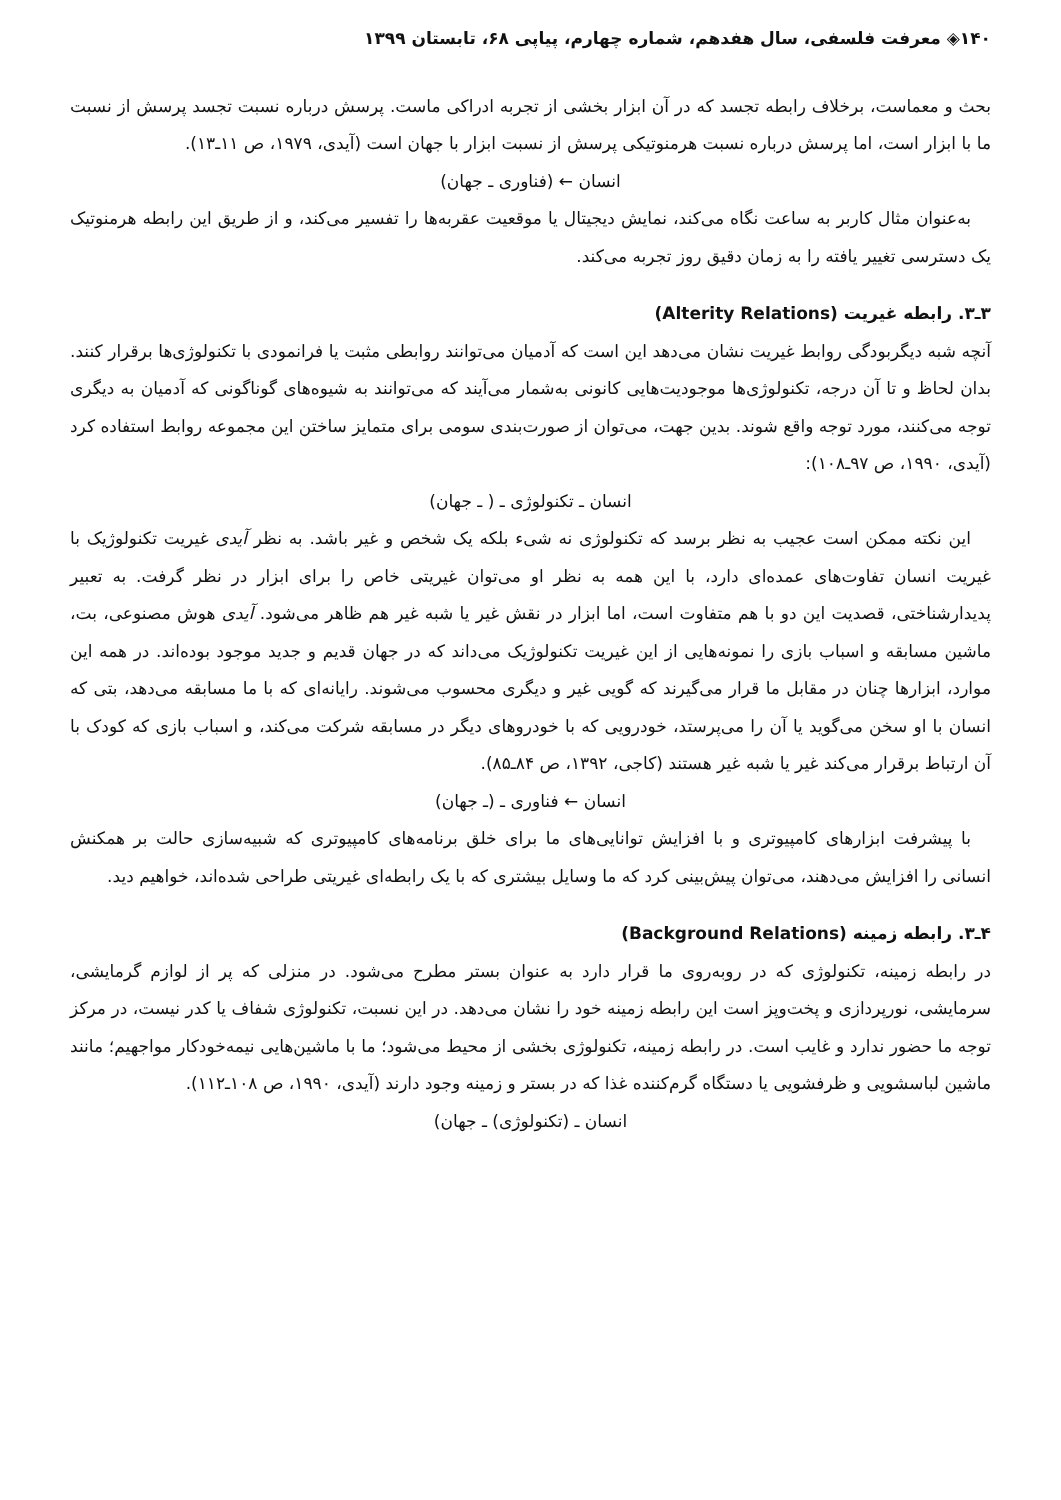۱۴۰◈ معرفت فلسفی، سال هفدهم، شماره چهارم، پیاپی ۶۸، تابستان ۱۳۹۹
بحث و معماست، برخلاف رابطه تجسد که در آن ابزار بخشی از تجربه ادراکی ماست. پرسش درباره نسبت تجسد پرسش از نسبت ما با ابزار است، اما پرسش درباره نسبت هرمنوتیکی پرسش از نسبت ابزار با جهان است (آیدی، ۱۹۷۹، ص ۱۱ـ۱۳).
انسان ← (فناوری ـ جهان)
به‌عنوان مثال کاربر به ساعت نگاه می‌کند، نمایش دیجیتال یا موقعیت عقربه‌ها را تفسیر می‌کند، و از طریق این رابطه هرمنوتیک یک دسترسی تغییر یافته را به زمان دقیق روز تجربه می‌کند.
۳ـ۳. رابطه غیریت (Alterity Relations)
آنچه شبه دیگربودگی روابط غیریت نشان می‌دهد این است که آدمیان می‌توانند روابطی مثبت یا فرانمودی با تکنولوژی‌ها برقرار کنند. بدان لحاظ و تا آن درجه، تکنولوژی‌ها موجودیت‌هایی کانونی به‌شمار می‌آیند که می‌توانند به شیوه‌های گوناگونی که آدمیان به دیگری توجه می‌کنند، مورد توجه واقع شوند. بدین جهت، می‌توان از صورت‌بندی سومی برای متمایز ساختن این مجموعه روابط استفاده کرد (آیدی، ۱۹۹۰، ص ۹۷ـ۱۰۸):
انسان ـ تکنولوژی ـ ( ـ جهان)
این نکته ممکن است عجیب به نظر برسد که تکنولوژی نه شیء بلکه یک شخص و غیر باشد. به نظر آیدی غیریت تکنولوژیک با غیریت انسان تفاوت‌های عمده‌ای دارد، با این همه به نظر او می‌توان غیریتی خاص را برای ابزار در نظر گرفت. به تعبیر پدیدارشناختی، قصدیت این دو با هم متفاوت است، اما ابزار در نقش غیر یا شبه غیر هم ظاهر می‌شود. آیدی هوش مصنوعی، بت، ماشین مسابقه و اسباب بازی را نمونه‌هایی از این غیریت تکنولوژیک می‌داند که در جهان قدیم و جدید موجود بوده‌اند. در همه این موارد، ابزارها چنان در مقابل ما قرار می‌گیرند که گویی غیر و دیگری محسوب می‌شوند. رایانه‌ای که با ما مسابقه می‌دهد، بتی که انسان با او سخن می‌گوید یا آن را می‌پرستد، خودرویی که با خودروهای دیگر در مسابقه شرکت می‌کند، و اسباب بازی که کودک با آن ارتباط برقرار می‌کند غیر یا شبه غیر هستند (کاجی، ۱۳۹۲، ص ۸۴ـ۸۵).
انسان ← فناوری ـ (ـ جهان)
با پیشرفت ابزارهای کامپیوتری و با افزایش توانایی‌های ما برای خلق برنامه‌های کامپیوتری که شبیه‌سازی حالت بر همکنش انسانی را افزایش می‌دهند، می‌توان پیش‌بینی کرد که ما وسایل بیشتری که با یک رابطه‌ای غیریتی طراحی شده‌اند، خواهیم دید.
۴ـ۳. رابطه زمینه (Background Relations)
در رابطه زمینه، تکنولوژی که در روبه‌روی ما قرار دارد به عنوان بستر مطرح می‌شود. در منزلی که پر از لوازم گرمایشی، سرمایشی، نورپردازی و پخت‌وپز است این رابطه زمینه خود را نشان می‌دهد. در این نسبت، تکنولوژی شفاف یا کدر نیست، در مرکز توجه ما حضور ندارد و غایب است. در رابطه زمینه، تکنولوژی بخشی از محیط می‌شود؛ ما با ماشین‌هایی نیمه‌خودکار مواجهیم؛ مانند ماشین لباسشویی و ظرفشویی یا دستگاه گرم‌کننده غذا که در بستر و زمینه وجود دارند (آیدی، ۱۹۹۰، ص ۱۰۸ـ۱۱۲).
انسان ـ (تکنولوژی) ـ جهان)